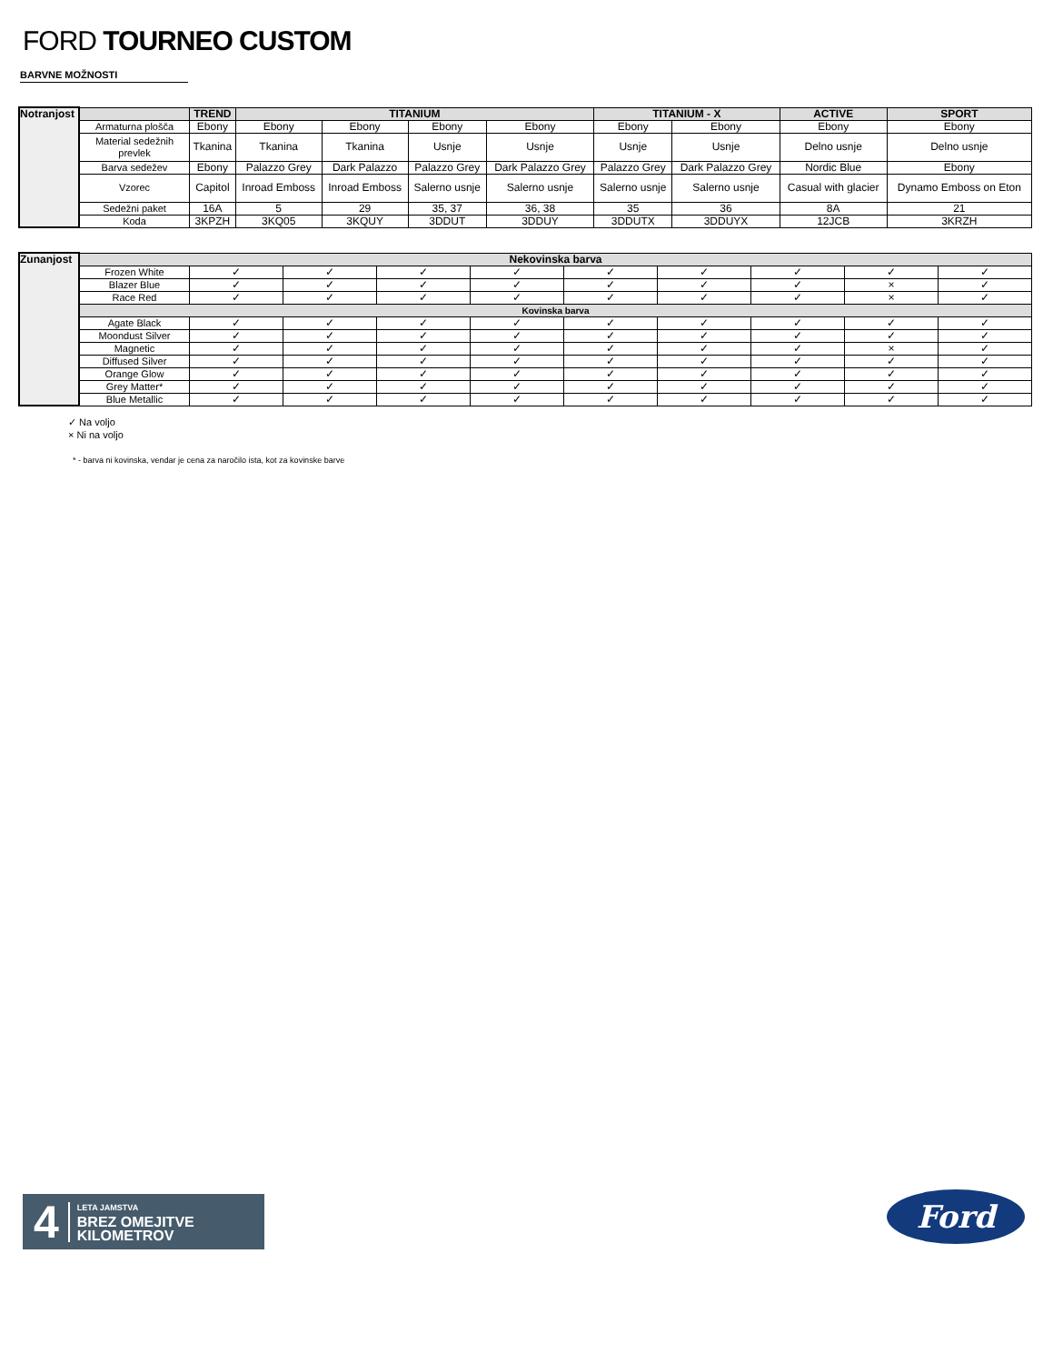FORD TOURNEO CUSTOM
BARVNE MOŽNOSTI
| Notranjost | | TREND | TITANIUM | | | | TITANIUM - X | | ACTIVE | SPORT |
| | Armaturna plošča | Ebony | Ebony | Ebony | Ebony | Ebony | Ebony | Ebony | Ebony | Ebony |
| | Material sedežnih prevlek | Tkanina | Tkanina | Tkanina | Usnje | Usnje | Usnje | Usnje | Delno usnje | Delno usnje |
| | Barva sedežev | Ebony | Palazzo Grey | Dark Palazzo | Palazzo Grey | Dark Palazzo Grey | Palazzo Grey | Dark Palazzo Grey | Nordic Blue | Ebony |
| | Vzorec | Capitol | Inroad Emboss | Inroad Emboss | Salerno usnje | Salerno usnje | Salerno usnje | Salerno usnje | Casual with glacier | Dynamo Emboss on Eton |
| | Sedežni paket | 16A | 5 | 29 | 35, 37 | 36, 38 | 35 | 36 | 8A | 21 |
| | Koda | 3KPZH | 3KQ05 | 3KQUY | 3DDUT | 3DDUY | 3DDUTX | 3DDUYX | 12JCB | 3KRZH |
| Zunanjost | Nekovinska barva | | | | | | | | | |
| | Frozen White | ✓ | ✓ | ✓ | ✓ | ✓ | ✓ | ✓ | ✓ | ✓ |
| | Blazer Blue | ✓ | ✓ | ✓ | ✓ | ✓ | ✓ | ✓ | × | ✓ |
| | Race Red | ✓ | ✓ | ✓ | ✓ | ✓ | ✓ | ✓ | × | ✓ |
| | Kovinska barva | | | | | | | | | |
| | Agate Black | ✓ | ✓ | ✓ | ✓ | ✓ | ✓ | ✓ | ✓ | ✓ |
| | Moondust Silver | ✓ | ✓ | ✓ | ✓ | ✓ | ✓ | ✓ | ✓ | ✓ |
| | Magnetic | ✓ | ✓ | ✓ | ✓ | ✓ | ✓ | ✓ | × | ✓ |
| | Diffused Silver | ✓ | ✓ | ✓ | ✓ | ✓ | ✓ | ✓ | ✓ | ✓ |
| | Orange Glow | ✓ | ✓ | ✓ | ✓ | ✓ | ✓ | ✓ | ✓ | ✓ |
| | Grey Matter* | ✓ | ✓ | ✓ | ✓ | ✓ | ✓ | ✓ | ✓ | ✓ |
| | Blue Metallic | ✓ | ✓ | ✓ | ✓ | ✓ | ✓ | ✓ | ✓ | ✓ |
✓ Na voljo
× Ni na voljo
* - barva ni kovinska, vendar je cena za naročilo ista, kot za kovinske barve
4
LETA JAMSTVA
BREZ OMEJITVE
KILOMETROV
Ford